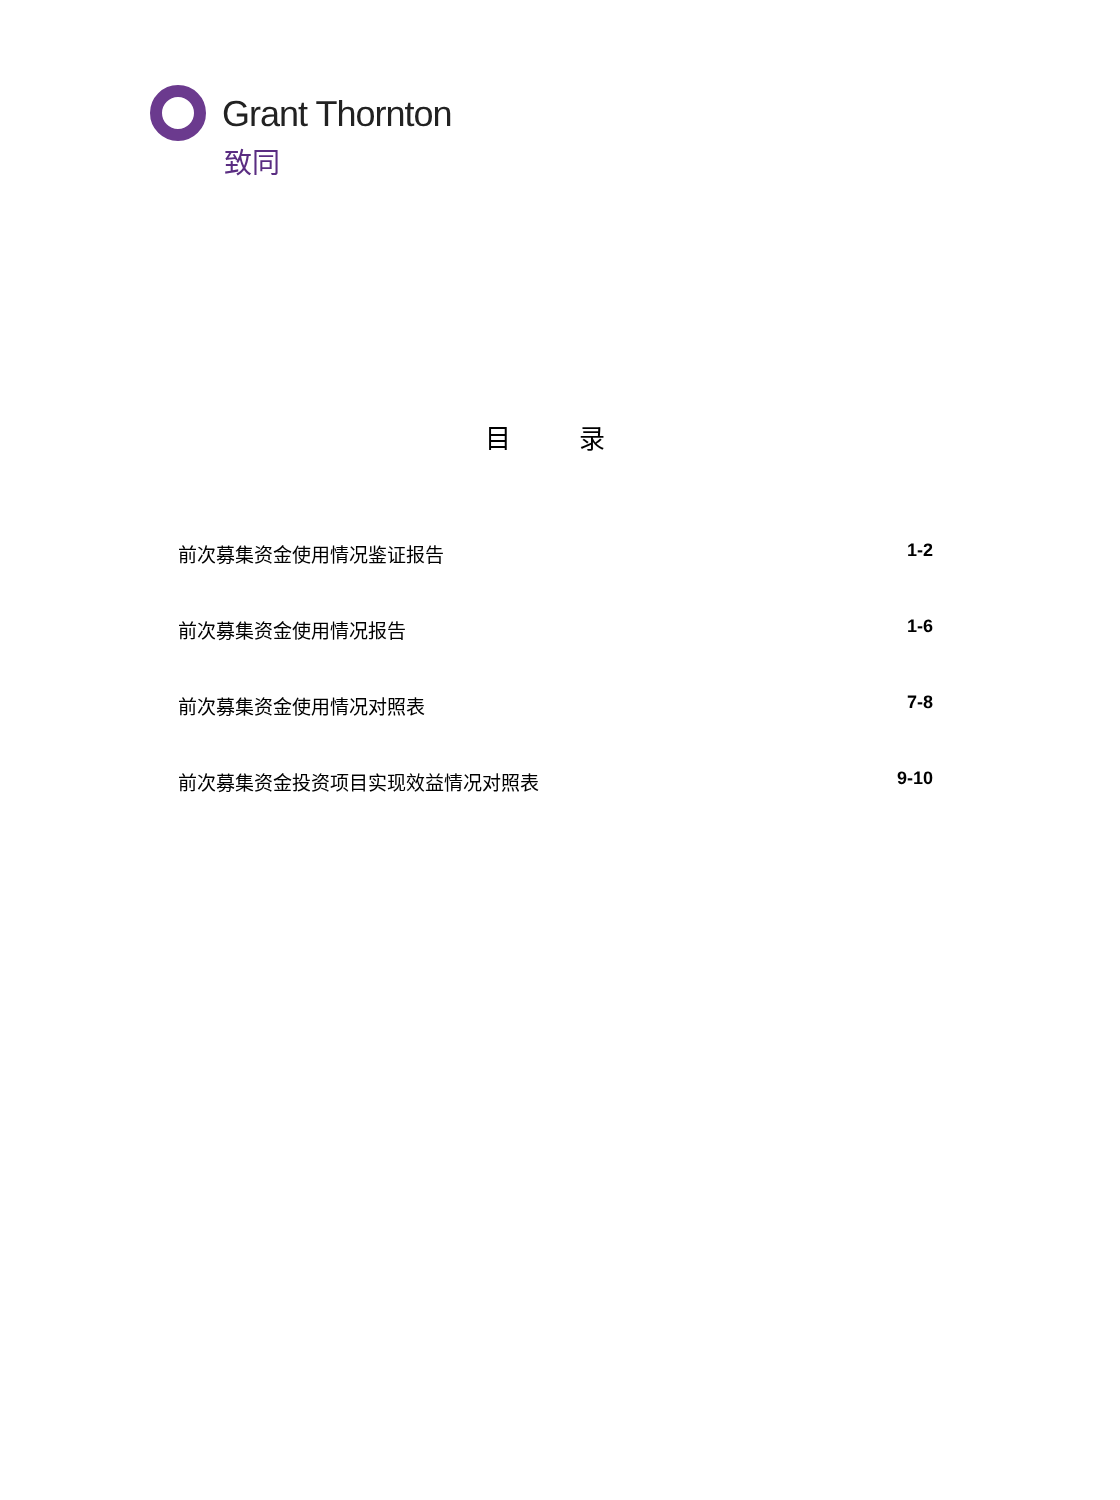Grant Thornton
致同
目 录
前次募集资金使用情况鉴证报告 1-2
前次募集资金使用情况报告 1-6
前次募集资金使用情况对照表 7-8
前次募集资金投资项目实现效益情况对照表 9-10